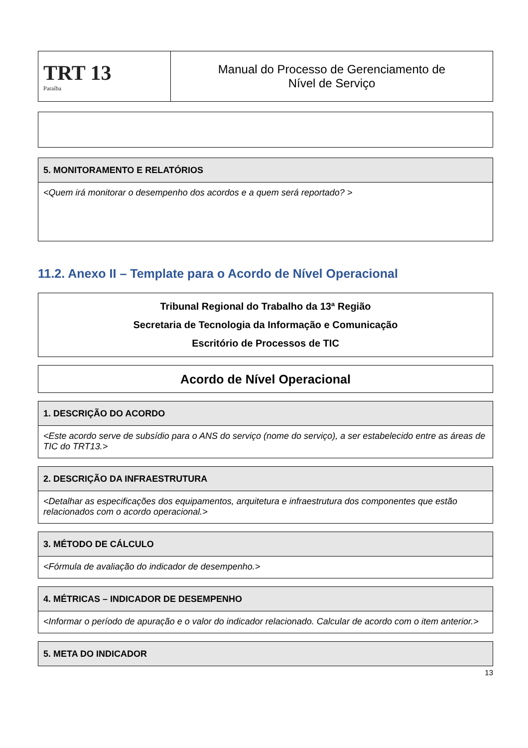| TRT 13 Paraíba | Manual do Processo de Gerenciamento de Nível de Serviço |
| 5. MONITORAMENTO E RELATÓRIOS |
| --- |
| <Quem irá monitorar o desempenho dos acordos e a quem será reportado? > |
11.2. Anexo II – Template para o Acordo de Nível Operacional
| Tribunal Regional do Trabalho da 13ª Região Secretaria de Tecnologia da Informação e Comunicação Escritório de Processos de TIC |
| Acordo de Nível Operacional |
| 1. DESCRIÇÃO DO ACORDO |
| --- |
| <Este acordo serve de subsídio para o ANS do serviço (nome do serviço), a ser estabelecido entre as áreas de TIC do TRT13.> |
| 2. DESCRIÇÃO DA INFRAESTRUTURA |
| --- |
| <Detalhar as especificações dos equipamentos, arquitetura e infraestrutura dos componentes que estão relacionados com o acordo operacional.> |
| 3. MÉTODO DE CÁLCULO |
| --- |
| <Fórmula de avaliação do indicador de desempenho.> |
| 4. MÉTRICAS – INDICADOR DE DESEMPENHO |
| --- |
| <Informar o período de apuração e o valor do indicador relacionado. Calcular de acordo com o item anterior.> |
| 5. META DO INDICADOR |
| --- |
13